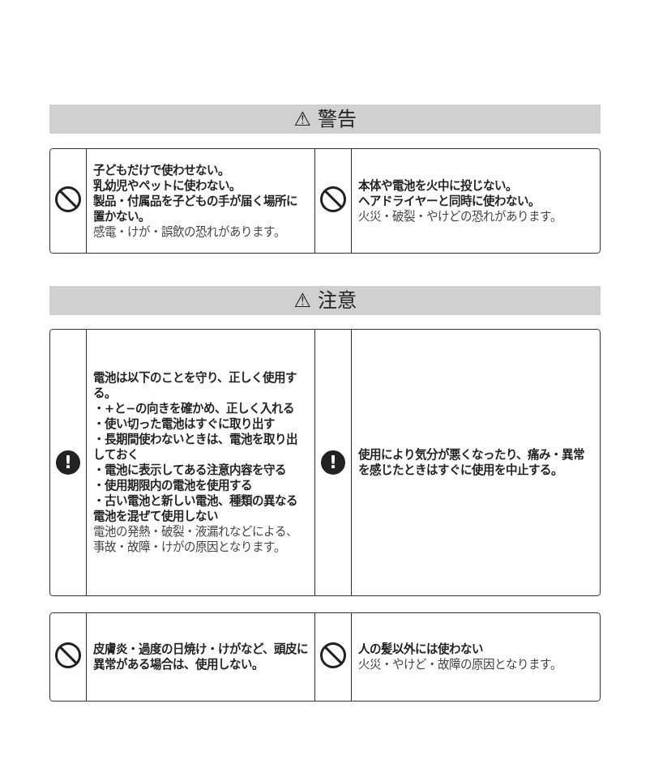⚠ 警告
| | 子どもだけで使わせない。 乳幼児やペットに使わない。 製品・付属品を子どもの手が届く場所に置かない。 感電・けが・誤飲の恐れがあります。 | | 本体や電池を火中に投じない。 ヘアドライヤーと同時に使わない。 火災・破裂・やけどの恐れがあります。 |
⚠ 注意
| ! | 電池は以下のことを守り、正しく使用する。 ・+と−の向きを確かめ、正しく入れる ・使い切った電池はすぐに取り出す ・長期間使わないときは、電池を取り出しておく ・電池に表示してある注意内容を守る ・使用期限内の電池を使用する ・古い電池と新しい電池、種類の異なる電池を混ぜて使用しない 電池の発熱・破裂・液漏れなどによる、事故・故障・けがの原因となります。 | ! | 使用により気分が悪くなったり、痛み・異常を感じたときはすぐに使用を中止する。 |
| | 皮膚炎・過度の日焼け・けがなど、頭皮に異常がある場合は、使用しない。 | | 人の髪以外には使わない 火災・やけど・故障の原因となります。 |